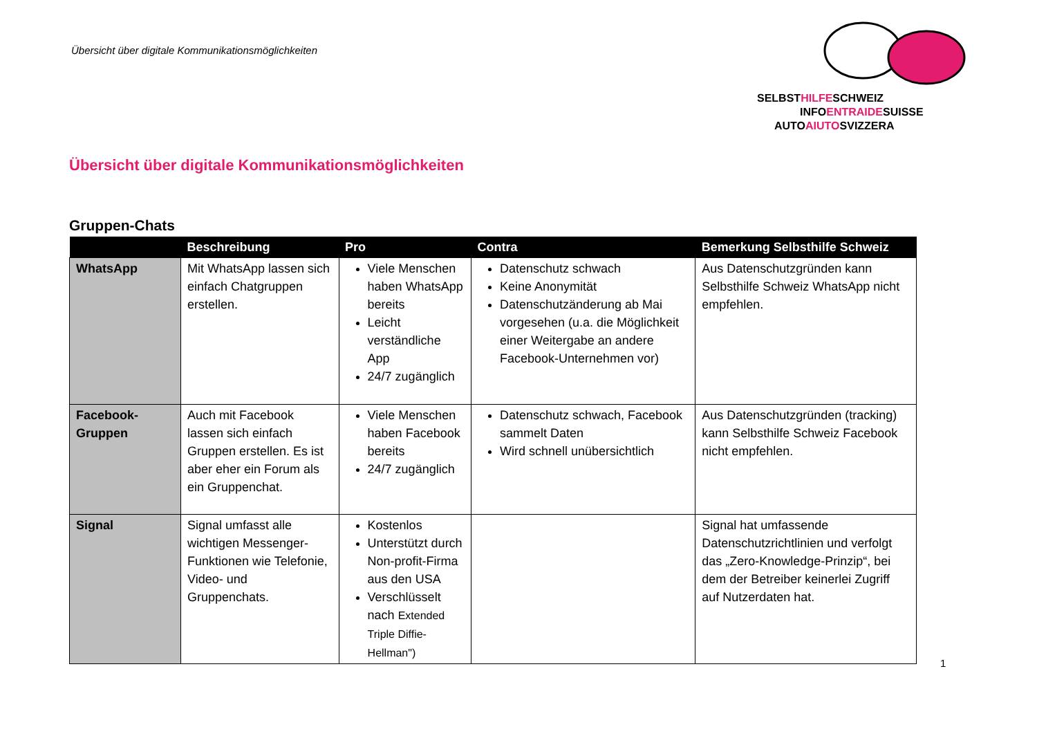Übersicht über digitale Kommunikationsmöglichkeiten
SELBSTHILFESCHWEIZ
INFOENTRAIDESUISSE
AUTOAIUTOSVIZZERA
Übersicht über digitale Kommunikationsmöglichkeiten
Gruppen-Chats
| | Beschreibung | Pro | Contra | Bemerkung Selbsthilfe Schweiz |
| --- | --- | --- | --- | --- |
| WhatsApp | Mit WhatsApp lassen sich einfach Chatgruppen erstellen. | Viele Menschen haben WhatsApp bereits Leicht verständliche App 24/7 zugänglich | Datenschutz schwach Keine Anonymität Datenschutzänderung ab Mai vorgesehen (u.a. die Möglichkeit einer Weitergabe an andere Facebook-Unternehmen vor) | Aus Datenschutzgründen kann Selbsthilfe Schweiz WhatsApp nicht empfehlen. |
| Facebook-Gruppen | Auch mit Facebook lassen sich einfach Gruppen erstellen. Es ist aber eher ein Forum als ein Gruppenchat. | Viele Menschen haben Facebook bereits 24/7 zugänglich | Datenschutz schwach, Facebook sammelt Daten Wird schnell unübersichtlich | Aus Datenschutzgründen (tracking) kann Selbsthilfe Schweiz Facebook nicht empfehlen. |
| Signal | Signal umfasst alle wichtigen Messenger-Funktionen wie Telefonie, Video- und Gruppenchats. | Kostenlos Unterstützt durch Non-profit-Firma aus den USA Verschlüsselt nach Extended Triple Diffie-Hellman") | | Signal hat umfassende Datenschutzrichtlinien und verfolgt das „Zero-Knowledge-Prinzip“, bei dem der Betreiber keinerlei Zugriff auf Nutzerdaten hat. |
1